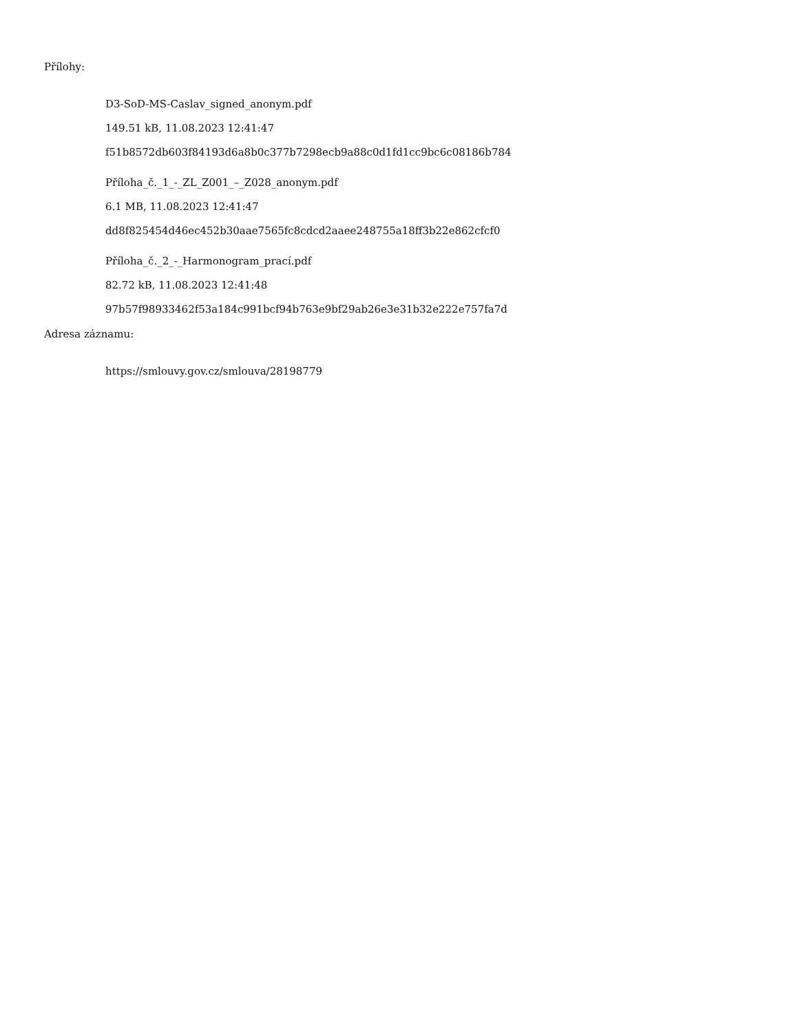Přílohy:
D3-SoD-MS-Caslav_signed_anonym.pdf
149.51 kB, 11.08.2023 12:41:47
f51b8572db603f84193d6a8b0c377b7298ecb9a88c0d1fd1cc9bc6c08186b784
Příloha_č._1_-_ZL_Z001_–_Z028_anonym.pdf
6.1 MB, 11.08.2023 12:41:47
dd8f825454d46ec452b30aae7565fc8cdcd2aaee248755a18ff3b22e862cfcf0
Příloha_č._2_-_Harmonogram_prací.pdf
82.72 kB, 11.08.2023 12:41:48
97b57f98933462f53a184c991bcf94b763e9bf29ab26e3e31b32e222e757fa7d
Adresa záznamu:
https://smlouvy.gov.cz/smlouva/28198779